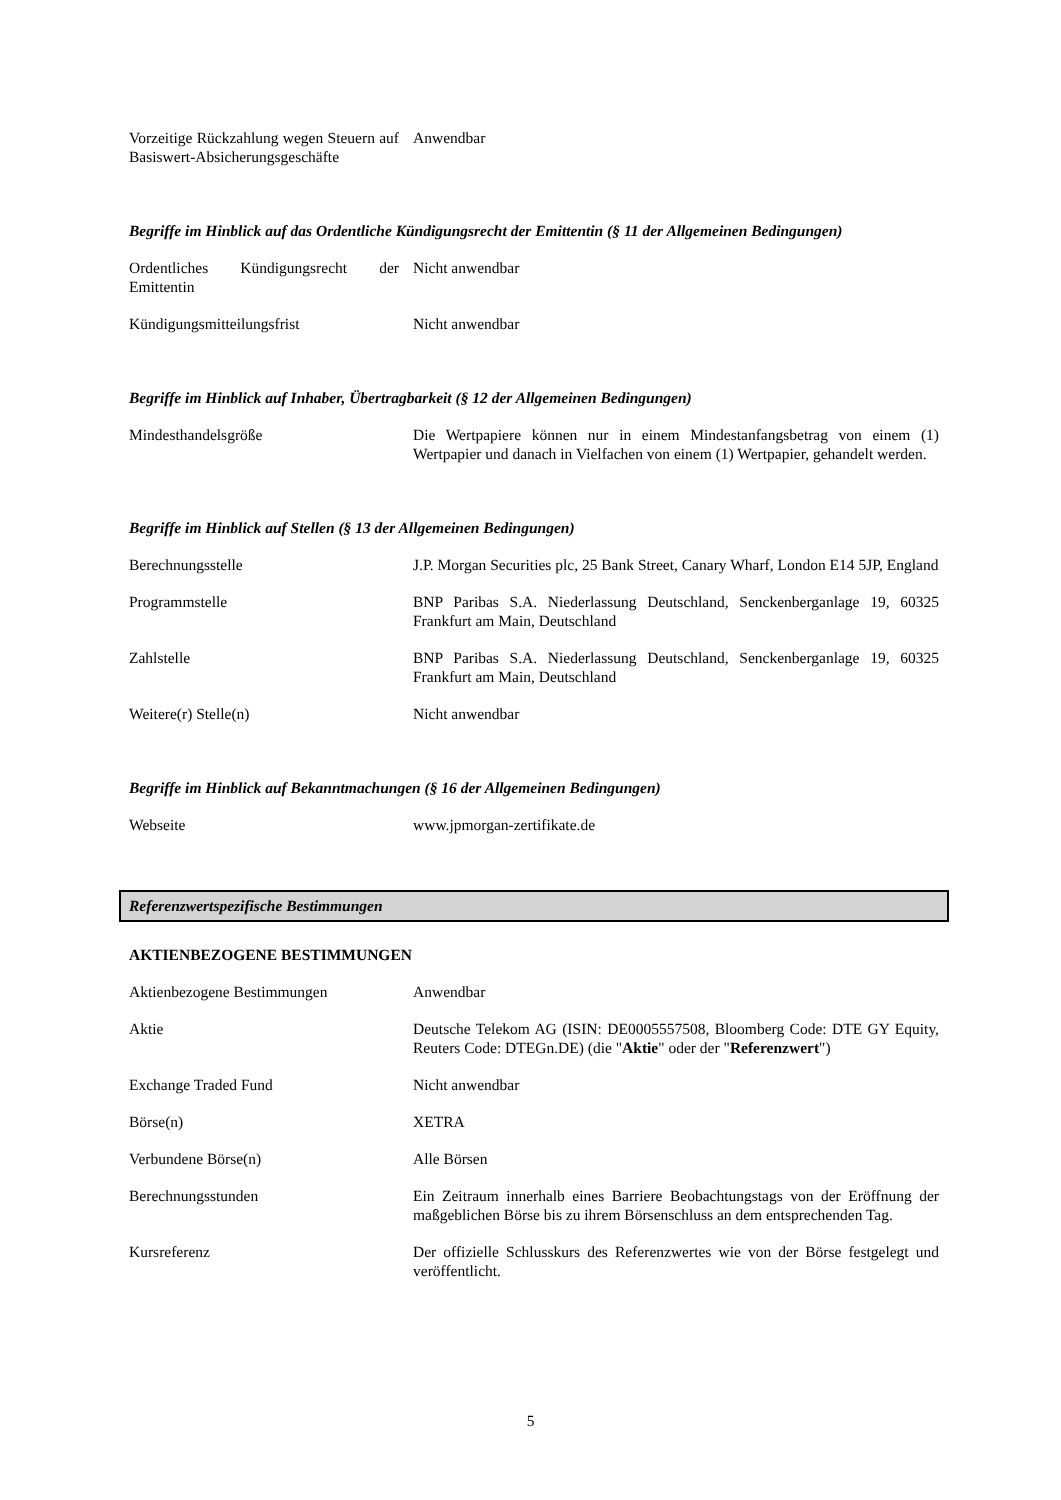| Vorzeitige Rückzahlung wegen Steuern auf Basiswert-Absicherungsgeschäfte | Anwendbar |
Begriffe im Hinblick auf das Ordentliche Kündigungsrecht der Emittentin (§ 11 der Allgemeinen Bedingungen)
| Ordentliches Kündigungsrecht der Emittentin | Nicht anwendbar |
| Kündigungsmitteilungsfrist | Nicht anwendbar |
Begriffe im Hinblick auf Inhaber, Übertragbarkeit (§ 12 der Allgemeinen Bedingungen)
| Mindesthandelsgröße | Die Wertpapiere können nur in einem Mindestanfangsbetrag von einem (1) Wertpapier und danach in Vielfachen von einem (1) Wertpapier, gehandelt werden. |
Begriffe im Hinblick auf Stellen (§ 13 der Allgemeinen Bedingungen)
| Berechnungsstelle | J.P. Morgan Securities plc, 25 Bank Street, Canary Wharf, London E14 5JP, England |
| Programmstelle | BNP Paribas S.A. Niederlassung Deutschland, Senckenberganlage 19, 60325 Frankfurt am Main, Deutschland |
| Zahlstelle | BNP Paribas S.A. Niederlassung Deutschland, Senckenberganlage 19, 60325 Frankfurt am Main, Deutschland |
| Weitere(r) Stelle(n) | Nicht anwendbar |
Begriffe im Hinblick auf Bekanntmachungen (§ 16 der Allgemeinen Bedingungen)
| Webseite | www.jpmorgan-zertifikate.de |
Referenzwertspezifische Bestimmungen
AKTIENBEZOGENE BESTIMMUNGEN
| Aktienbezogene Bestimmungen | Anwendbar |
| Aktie | Deutsche Telekom AG (ISIN: DE0005557508, Bloomberg Code: DTE GY Equity, Reuters Code: DTEGn.DE) (die " Aktie " oder der " Referenzwert ") |
| Exchange Traded Fund | Nicht anwendbar |
| Börse(n) | XETRA |
| Verbundene Börse(n) | Alle Börsen |
| Berechnungsstunden | Ein Zeitraum innerhalb eines Barriere Beobachtungstags von der Eröffnung der maßgeblichen Börse bis zu ihrem Börsenschluss an dem entsprechenden Tag. |
| Kursreferenz | Der offizielle Schlusskurs des Referenzwertes wie von der Börse festgelegt und veröffentlicht. |
5